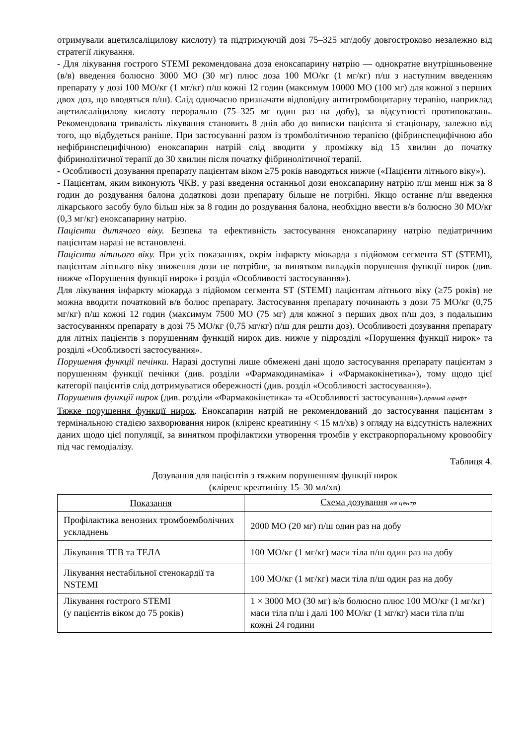отримували ацетилсаліцилову кислоту) та підтримуючій дозі 75–325 мг/добу довгостроково незалежно від стратегії лікування.
- Для лікування гострого STEMI рекомендована доза еноксапарину натрію — однократне внутрішньовенне (в/в) введення болюсно 3000 МО (30 мг) плюс доза 100 МО/кг (1 мг/кг) п/ш з наступним введенням препарату у дозі 100 МО/кг (1 мг/кг) п/ш кожні 12 годин (максимум 10000 МО (100 мг) для кожної з перших двох доз, що вводяться п/ш). Слід одночасно призначати відповідну антитромбоцитарну терапію, наприклад ацетилсаліцилову кислоту перорально (75–325 мг один раз на добу), за відсутності протипоказань. Рекомендована тривалість лікування становить 8 днів або до виписки пацієнта зі стаціонару, залежно від того, що відбудеться раніше. При застосуванні разом із тромболітичною терапією (фібринспецифічною або нефібринспецифічною) еноксапарин натрій слід вводити у проміжку від 15 хвилин до початку фібринолітичної терапії до 30 хвилин після початку фібринолітичної терапії.
- Особливості дозування препарату пацієнтам віком ≥75 років наводяться нижче («Пацієнти літнього віку»).
- Пацієнтам, яким виконують ЧКВ, у разі введення останньої дози еноксапарину натрію п/ш менш ніж за 8 годин до роздування балона додаткові дози препарату більше не потрібні. Якщо останнє п/ш введення лікарського засобу було більш ніж за 8 годин до роздування балона, необхідно ввести в/в болюсно 30 МО/кг (0,3 мг/кг) еноксапарину натрію.
Пацієнти дитячого віку. Безпека та ефективність застосування еноксапарину натрію педіатричним пацієнтам наразі не встановлені.
Пацієнти літнього віку. При усіх показаннях, окрім інфаркту міокарда з підйомом сегмента ST (STEMI), пацієнтам літнього віку зниження дози не потрібне, за винятком випадків порушення функції нирок (див. нижче «Порушення функції нирок» і розділ «Особливості застосування»).
Для лікування інфаркту міокарда з підйомом сегмента ST (STEMI) пацієнтам літнього віку (≥75 років) не можна вводити початковий в/в болюс препарату. Застосування препарату починають з дози 75 МО/кг (0,75 мг/кг) п/ш кожні 12 годин (максимум 7500 МО (75 мг) для кожної з перших двох п/ш доз, з подальшим застосуванням препарату в дозі 75 МО/кг (0,75 мг/кг) п/ш для решти доз). Особливості дозування препарату для літніх пацієнтів з порушенням функцій нирок див. нижче у підрозділі «Порушення функції нирок» та розділі «Особливості застосування».
Порушення функції печінки. Наразі доступні лише обмежені дані щодо застосування препарату пацієнтам з порушенням функції печінки (див. розділи «Фармакодинаміка» і «Фармакокінетика»), тому щодо цієї категорії пацієнтів слід дотримуватися обережності (див. розділ «Особливості застосування»).
Порушення функції нирок (див. розділи «Фармакокінетика» та «Особливості застосування»).прямий шрифт
Тяжке порушення функції нирок. Еноксапарин натрій не рекомендований до застосування пацієнтам з термінальною стадією захворювання нирок (кліренс креатиніну < 15 мл/хв) з огляду на відсутність належних даних щодо цієї популяції, за винятком профілактики утворення тромбів у екстракорпоральному кровообігу під час гемодіалізу.
Таблиця 4.
Дозування для пацієнтів з тяжким порушенням функції нирок
(кліренс креатиніну 15–30 мл/хв)
| Показання | Схема дозування на центр |
| --- | --- |
| Профілактика венозних тромбоемболічних ускладнень | 2000 МО (20 мг) п/ш один раз на добу |
| Лікування ТГВ та ТЕЛА | 100 МО/кг (1 мг/кг) маси тіла п/ш один раз на добу |
| Лікування нестабільної стенокардії та NSTEMI | 100 МО/кг (1 мг/кг) маси тіла п/ш один раз на добу |
| Лікування гострого STEMI (у пацієнтів віком до 75 років) | 1 × 3000 МО (30 мг) в/в болюсно плюс 100 МО/кг (1 мг/кг) маси тіла п/ш і далі 100 МО/кг (1 мг/кг) маси тіла п/ш кожні 24 години |